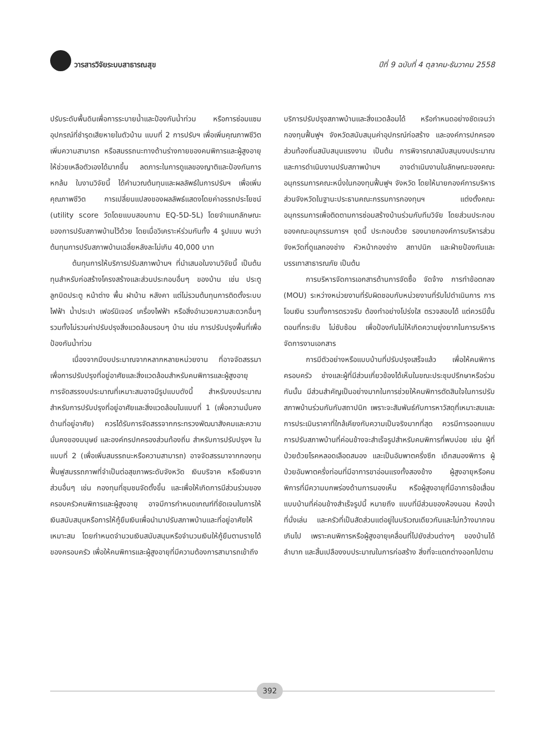วารสารวิจัยระบบสาธารณสุข ปีที่ 9 ฉบับที่ 4 ตุลาคม-ธันวาคม 2558
ปรับระดับพื้นดินเพื่อการระบายน้ำและป้องกันน้ำท่วม หรือการซ่อมแซมอุปกรณ์ที่ชำรุดเสียหายในตัวบ้าน แบบที่ 2 การปรับฯ เพื่อเพิ่มคุณภาพชีวิต เพิ่มความสามารถ หรือสมรรถนะทางด้านร่างกายของคนพิการและผู้สูงอายุให้ช่วยเหลือตัวเองได้มากขึ้น ลดภาระในการดูแลของญาติและป้องกันการหกล้ม ในงานวิจัยนี้ ได้คำนวณต้นทุนและผลลัพธ์ในการปรับฯ เพื่อเพิ่มคุณภาพชีวิต การเปลี่ยนแปลงของผลลัพธ์แสดงโดยค่าอรรถประโยชน์ (utility score วัดโดยแบบสอบถาม EQ-5D-5L) โดยจำแนกลักษณะของการปรับสภาพบ้านไว้ด้วย โดยเมื่อวิเคราะห์ร่วมกันทั้ง 4 รูปแบบ พบว่าต้นทุนการปรับสภาพบ้านเฉลี่ยหลังละไม่เกิน 40,000 บาท
ต้นทุนการให้บริการปรับสภาพบ้านฯ ที่นำเสนอในงานวิจัยนี้ เป็นต้นทุนสำหรับก่อสร้างโครงสร้างและส่วนประกอบอื่นๆ ของบ้าน เช่น ประตู ลูกบิดประตู หน้าต่าง พื้น ฝาบ้าน หลังคา แต่ไม่รวมต้นทุนการติดตั้งระบบไฟฟ้า น้ำประปา เฟอร์นิเจอร์ เครื่องไฟฟ้า หรือสิ่งอำนวยความสะดวกอื่นๆ รวมทั้งไม่รวมค่าปรับปรุงสิ่งแวดล้อมรอบๆ บ้าน เช่น การปรับปรุงพื้นที่เพื่อป้องกันน้ำท่วม
เนื่องจากมีงบประมาณจากหลากหลายหน่วยงาน ที่อาจจัดสรรมาเพื่อการปรับปรุงที่อยู่อาศัยและสิ่งแวดล้อมสำหรับคนพิการและผู้สูงอายุ การจัดสรรงบประมาณที่เหมาะสมอาจมีรูปแบบดังนี้ สำหรับงบประมาณสำหรับการปรับปรุงที่อยู่อาศัยและสิ่งแวดล้อมในแบบที่ 1 (เพื่อความมั่นคงด้านที่อยู่อาศัย) ควรได้รับการจัดสรรจากกระทรวงพัฒนาสังคมและความมั่นคงของมนุษย์ และองค์กรปกครองส่วนท้องถิ่น สำหรับการปรับปรุงฯ ในแบบที่ 2 (เพื่อเพิ่มสมรรถนะหรือความสามารถ) อาจจัดสรรมาจากกองทุนฟื้นฟูสมรรถภาพที่จำเป็นต่อสุขภาพระดับจังหวัด เงินบริจาค หรือเงินจากส่วนอื่นๆ เช่น กองทุนที่ชุมชนจัดตั้งขึ้น และเพื่อให้เกิดการมีส่วนร่วมของครอบครัวคนพิการและผู้สูงอายุ อาจมีการกำหนดเกณฑ์ที่ชัดเจนในการให้เงินสนับสนุนหรือการให้กู้ยืมเงินเพื่อนำมาปรับสภาพบ้านและที่อยู่อาศัยให้เหมาะสม โดยกำหนดจำนวนเงินสนับสนุนหรือจำนวนเงินให้กู้ยืมตามรายได้ของครอบครัว เพื่อให้คนพิการและผู้สูงอายุที่มีความต้องการสามารถเข้าถึง
บริการปรับปรุงสภาพบ้านและสิ่งแวดล้อมได้ หรือกำหนดอย่างชัดเจนว่า กองทุนฟื้นฟูฯ จังหวัดสนับสนุนค่าอุปกรณ์ก่อสร้าง และองค์การปกครองส่วนท้องถิ่นสนับสนุนแรงงาน เป็นต้น การพิจารณาสนับสนุนงบประมาณและการดำเนินงานปรับสภาพบ้านฯ อาจดำเนินงานในลักษณะของคณะอนุกรรมการคณะหนึ่งในกองทุนฟื้นฟูฯ จังหวัด โดยให้นายกองค์การบริหารส่วนจังหวัดในฐานะประธานคณะกรรมการกองทุนฯ แต่งตั้งคณะอนุกรรมการเพื่อติดตามการซ่อมสร้างบ้านร่วมกับทีมวิจัย โดยส่วนประกอบของคณะอนุกรรมการฯ ชุดนี้ ประกอบด้วย รองนายกองค์การบริหารส่วนจังหวัดที่ดูแลกองช่าง หัวหน้ากองช่าง สถาปนิก และฝ่ายป้องกันและบรรเทาสาธารณภัย เป็นต้น
การบริหารจัดการเอกสารด้านการจัดซื้อ จัดจ้าง การทำข้อตกลง (MOU) ระหว่างหน่วยงานที่รับผิดชอบกับหน่วยงานที่รับไปดำเนินการ การโอนเงิน รวมทั้งการตรวจรับ ต้องทำอย่างโปร่งใส ตรวจสอบได้ แต่ควรมีขั้นตอนที่กระชับ ไม่ซับซ้อน เพื่อป้องกันไม่ให้เกิดความยุ่งยากในการบริหารจัดการงานเอกสาร
การมีตัวอย่างหรือแบบบ้านที่ปรับปรุงเสร็จแล้ว เพื่อให้คนพิการ ครอบครัว ช่างและผู้ที่มีส่วนเกี่ยวข้องได้เห็นในขณะประชุมปรึกษาหรือร่วมกันนั้น มีส่วนสำคัญเป็นอย่างมากในการช่วยให้คนพิการตัดสินใจในการปรับสภาพบ้านร่วมกันกับสถาปนิก เพราะจะสัมพันธ์กับการหาวัสดุที่เหมาะสมและการประเมินราคาที่ใกล้เคียงกับความเป็นจริงมากที่สุด ควรมีการออกแบบการปรับสภาพบ้านที่ค่อนข้างจะสำเร็จรูปสำหรับคนพิการที่พบบ่อย เช่น ผู้ที่ป่วยด้วยโรคหลอดเลือดสมอง และเป็นอัมพาตครึ่งซีก เด็กสมองพิการ ผู้ป่วยอัมพาตครึ่งท่อนที่มีอาการขาอ่อนแรงทั้งสองข้าง ผู้สูงอายุหรือคนพิการที่มีความบกพร่องด้านการมองเห็น หรือผู้สูงอายุที่มีอาการข้อเสื่อม แบบบ้านที่ค่อนข้างสำเร็จรูปนี้ หมายถึง แบบที่มีส่วนของห้องนอน ห้องน้ำ ที่นั่งเล่น และครัวที่เป็นสัดส่วนแต่อยู่ในบริเวณเดียวกันและไม่กว้างมากจนเกินไป เพราะคนพิการหรือผู้สูงอายุเคลื่อนที่ไปยังส่วนต่างๆ ของบ้านได้ลำบาก และสิ้นเปลืองงบประมาณในการก่อสร้าง สิ่งที่จะแตกต่างออกไปตาม
392